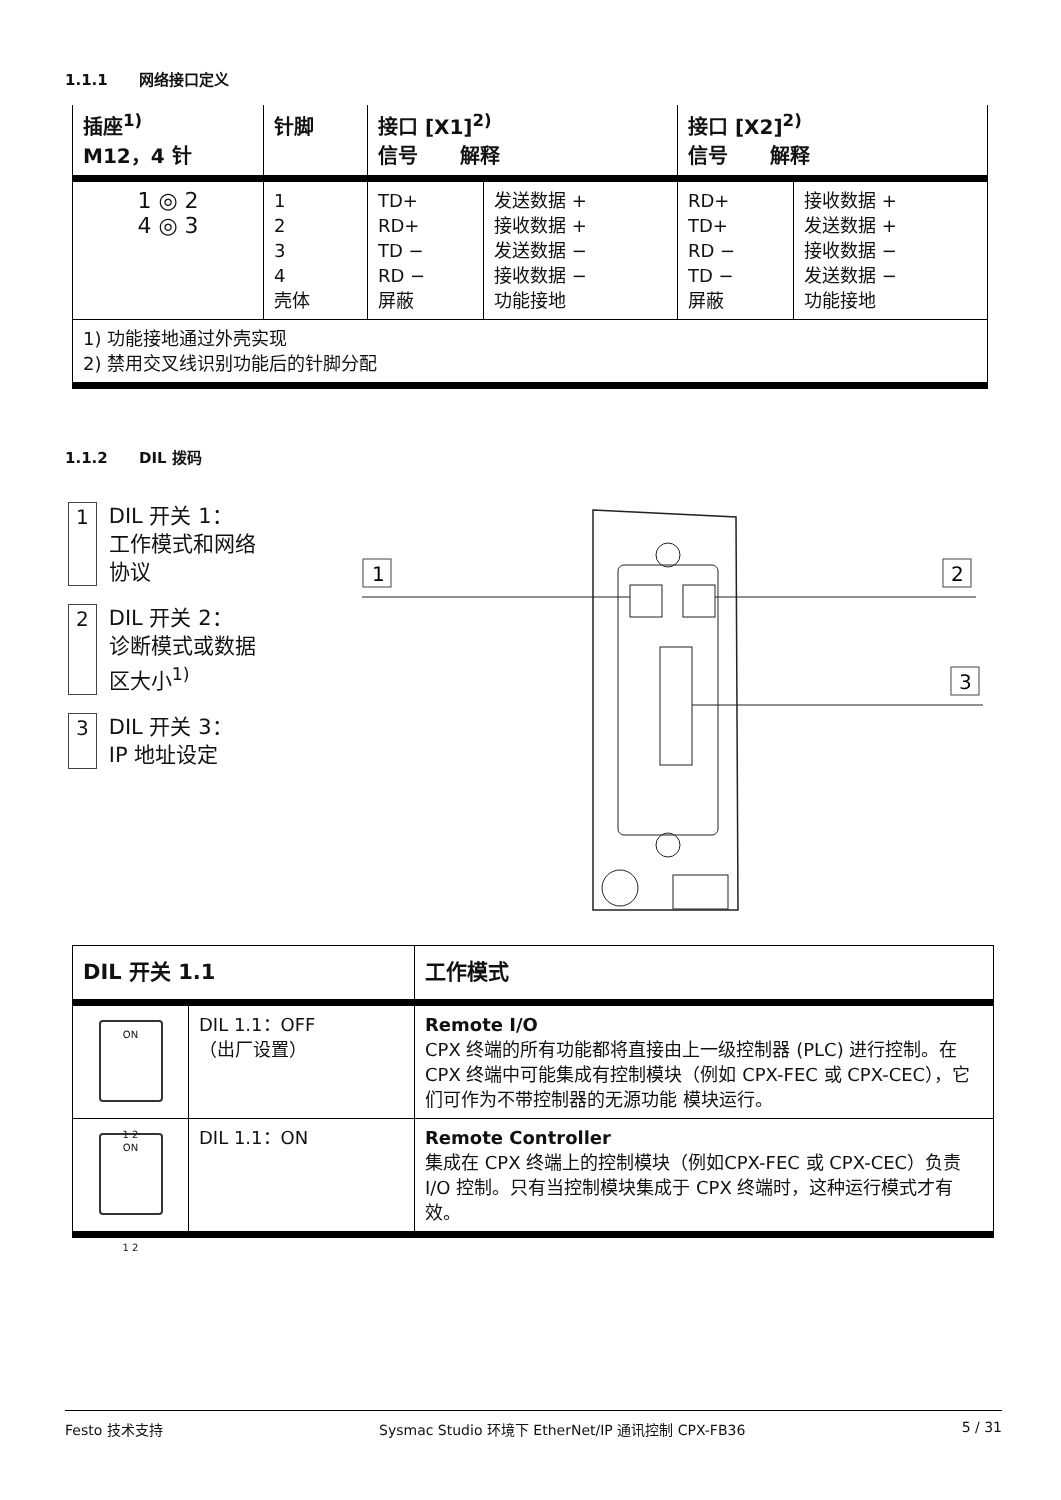1.1.1 网络接口定义
| 插座<sup>1)</sup> M12，4 针 | 针脚 | 接口 [X1]<sup>2)</sup> 信号 解释 | | 接口 [X2]<sup>2)</sup> 信号 解释 | |
| --- | --- | --- | --- | --- | --- |
| 1 ◎ 2 4 ◎ 3 | 1 2 3 4 壳体 | TD+ RD+ TD − RD − 屏蔽 | 发送数据 + 接收数据 + 发送数据 − 接收数据 − 功能接地 | RD+ TD+ RD − TD − 屏蔽 | 接收数据 + 发送数据 + 接收数据 − 发送数据 − 功能接地 |
| 1) 功能接地通过外壳实现 2) 禁用交叉线识别功能后的针脚分配 | | | | | |
1.1.2 DIL 拨码
1 DIL 开关 1：
工作模式和网络
协议
2 DIL 开关 2：
诊断模式或数据
区大小<sup>1)</sup>
3 DIL 开关 3：
IP 地址设定
1
2
3
| DIL 开关 1.1 | | 工作模式 |
| --- | --- | --- |
| ON 1 2 | DIL 1.1：OFF （出厂设置） | Remote I/O CPX 终端的所有功能都将直接由上一级控制器 (PLC) 进行控制。在 CPX 终端中可能集成有控制模块（例如 CPX-FEC 或 CPX-CEC），它们可作为不带控制器的无源功能 模块运行。 |
| ON 1 2 | DIL 1.1：ON | Remote Controller 集成在 CPX 终端上的控制模块（例如CPX-FEC 或 CPX-CEC）负责 I/O 控制。只有当控制模块集成于 CPX 终端时，这种运行模式才有效。 |
Festo 技术支持 Sysmac Studio 环境下 EtherNet/IP 通讯控制 CPX-FB36 5 / 31